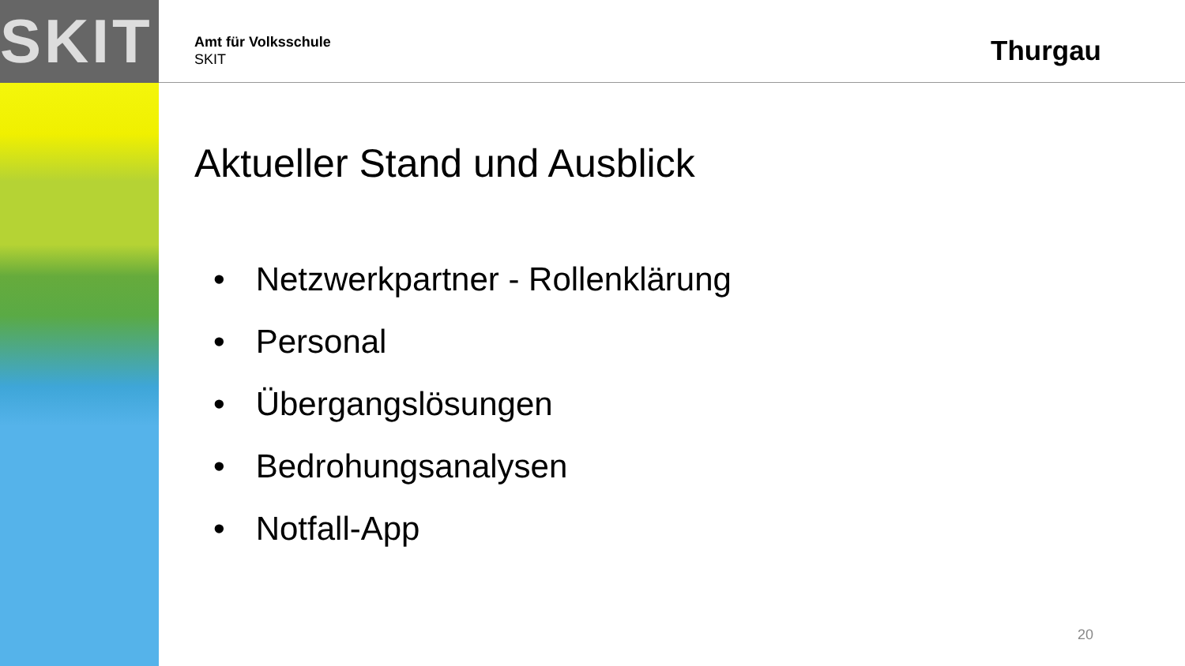SKIT
Amt für Volksschule
SKIT
Thurgau
Aktueller Stand und Ausblick
• Netzwerkpartner - Rollenklärung
• Personal
• Übergangslösungen
• Bedrohungsanalysen
• Notfall-App
20